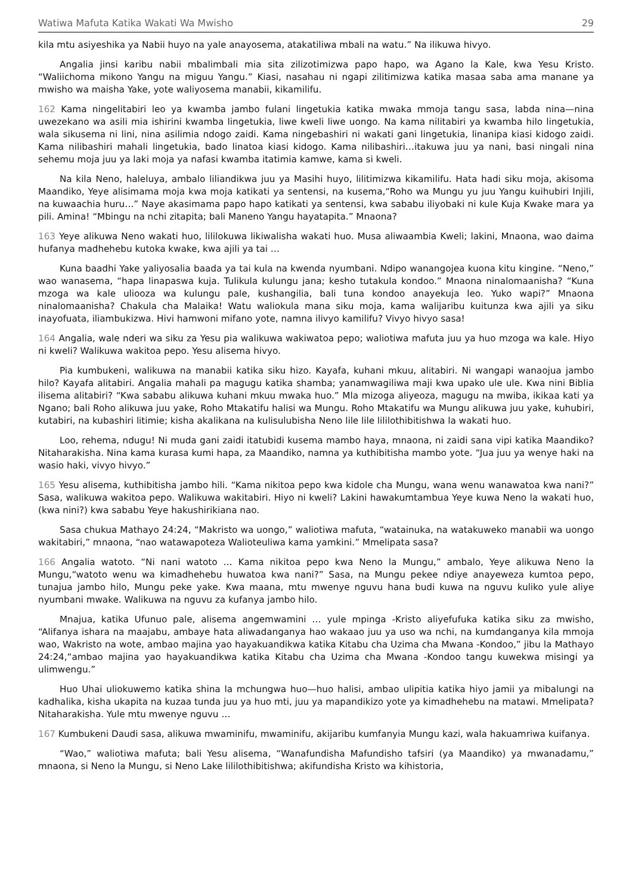Watiwa Mafuta Katika Wakati Wa Mwisho 29
kila mtu asiyeshika ya Nabii huyo na yale anayosema, atakatiliwa mbali na watu.” Na ilikuwa hivyo.
Angalia jinsi karibu nabii mbalimbali mia sita zilizotimizwa papo hapo, wa Agano la Kale, kwa Yesu Kristo. “Waliichoma mikono Yangu na miguu Yangu.” Kiasi, nasahau ni ngapi zilitimizwa katika masaa saba ama manane ya mwisho wa maisha Yake, yote waliyosema manabii, kikamilifu.
162 Kama ningelitabiri leo ya kwamba jambo fulani lingetukia katika mwaka mmoja tangu sasa, labda nina—nina uwezekano wa asili mia ishirini kwamba lingetukia, liwe kweli liwe uongo. Na kama nilitabiri ya kwamba hilo lingetukia, wala sikusema ni lini, nina asilimia ndogo zaidi. Kama ningebashiri ni wakati gani lingetukia, linanipa kiasi kidogo zaidi. Kama nilibashiri mahali lingetukia, bado linatoa kiasi kidogo. Kama nilibashiri…itakuwa juu ya nani, basi ningali nina sehemu moja juu ya laki moja ya nafasi kwamba itatimia kamwe, kama si kweli.
Na kila Neno, haleluya, ambalo liliandikwa juu ya Masihi huyo, lilitimizwa kikamilifu. Hata hadi siku moja, akisoma Maandiko, Yeye alisimama moja kwa moja katikati ya sentensi, na kusema,“Roho wa Mungu yu juu Yangu kuihubiri Injili, na kuwaachia huru…” Naye akasimama papo hapo katikati ya sentensi, kwa sababu iliyobaki ni kule Kuja Kwake mara ya pili. Amina! “Mbingu na nchi zitapita; bali Maneno Yangu hayatapita.” Mnaona?
163 Yeye alikuwa Neno wakati huo, lililokuwa likiwalisha wakati huo. Musa aliwaambia Kweli; lakini, Mnaona, wao daima hufanya madhehebu kutoka kwake, kwa ajili ya tai …
Kuna baadhi Yake yaliyosalia baada ya tai kula na kwenda nyumbani. Ndipo wanangojea kuona kitu kingine. “Neno,” wao wanasema, “hapa linapaswa kuja. Tulikula kulungu jana; kesho tutakula kondoo.” Mnaona ninalomaanisha? “Kuna mzoga wa kale uliooza wa kulungu pale, kushangilia, bali tuna kondoo anayekuja leo. Yuko wapi?” Mnaona ninalomaanisha? Chakula cha Malaika! Watu waliokula mana siku moja, kama walijaribu kuitunza kwa ajili ya siku inayofuata, iliambukizwa. Hivi hamwoni mifano yote, namna ilivyo kamilifu? Vivyo hivyo sasa!
164 Angalia, wale nderi wa siku za Yesu pia walikuwa wakiwatoa pepo; waliotiwa mafuta juu ya huo mzoga wa kale. Hiyo ni kweli? Walikuwa wakitoa pepo. Yesu alisema hivyo.
Pia kumbukeni, walikuwa na manabii katika siku hizo. Kayafa, kuhani mkuu, alitabiri. Ni wangapi wanaojua jambo hilo? Kayafa alitabiri. Angalia mahali pa magugu katika shamba; yanamwagiliwa maji kwa upako ule ule. Kwa nini Biblia ilisema alitabiri? “Kwa sababu alikuwa kuhani mkuu mwaka huo.” Mla mizoga aliyeoza, magugu na mwiba, ikikaa kati ya Ngano; bali Roho alikuwa juu yake, Roho Mtakatifu halisi wa Mungu. Roho Mtakatifu wa Mungu alikuwa juu yake, kuhubiri, kutabiri, na kubashiri litimie; kisha akalikana na kulisulubisha Neno lile lile lililothibitishwa la wakati huo.
Loo, rehema, ndugu! Ni muda gani zaidi itatubidi kusema mambo haya, mnaona, ni zaidi sana vipi katika Maandiko? Nitaharakisha. Nina kama kurasa kumi hapa, za Maandiko, namna ya kuthibitisha mambo yote. “Jua juu ya wenye haki na wasio haki, vivyo hivyo.”
165 Yesu alisema, kuthibitisha jambo hili. “Kama nikitoa pepo kwa kidole cha Mungu, wana wenu wanawatoa kwa nani?” Sasa, walikuwa wakitoa pepo. Walikuwa wakitabiri. Hiyo ni kweli? Lakini hawakumtambua Yeye kuwa Neno la wakati huo, (kwa nini?) kwa sababu Yeye hakushirikiana nao.
Sasa chukua Mathayo 24:24, “Makristo wa uongo,” waliotiwa mafuta, “watainuka, na watakuweko manabii wa uongo wakitabiri,” mnaona, “nao watawapoteza Walioteuliwa kama yamkini.” Mmelipata sasa?
166 Angalia watoto. “Ni nani watoto … Kama nikitoa pepo kwa Neno la Mungu,” ambalo, Yeye alikuwa Neno la Mungu,“watoto wenu wa kimadhehebu huwatoa kwa nani?” Sasa, na Mungu pekee ndiye anayeweza kumtoa pepo, tunajua jambo hilo, Mungu peke yake. Kwa maana, mtu mwenye nguvu hana budi kuwa na nguvu kuliko yule aliye nyumbani mwake. Walikuwa na nguvu za kufanya jambo hilo.
Mnajua, katika Ufunuo pale, alisema angemwamini … yule mpinga -Kristo aliyefufuka katika siku za mwisho, “Alifanya ishara na maajabu, ambaye hata aliwadanganya hao wakaao juu ya uso wa nchi, na kumdanganya kila mmoja wao, Wakristo na wote, ambao majina yao hayakuandikwa katika Kitabu cha Uzima cha Mwana -Kondoo,” jibu la Mathayo 24:24,“ambao majina yao hayakuandikwa katika Kitabu cha Uzima cha Mwana -Kondoo tangu kuwekwa misingi ya ulimwengu.”
Huo Uhai uliokuwemo katika shina la mchungwa huo—huo halisi, ambao ulipitia katika hiyo jamii ya mibalungi na kadhalika, kisha ukapita na kuzaa tunda juu ya huo mti, juu ya mapandikizo yote ya kimadhehebu na matawi. Mmelipata? Nitaharakisha. Yule mtu mwenye nguvu …
167 Kumbukeni Daudi sasa, alikuwa mwaminifu, mwaminifu, akijaribu kumfanyia Mungu kazi, wala hakuamriwa kuifanya.
“Wao,” waliotiwa mafuta; bali Yesu alisema, “Wanafundisha Mafundisho tafsiri (ya Maandiko) ya mwanadamu,” mnaona, si Neno la Mungu, si Neno Lake lililothibitishwa; akifundisha Kristo wa kihistoria,